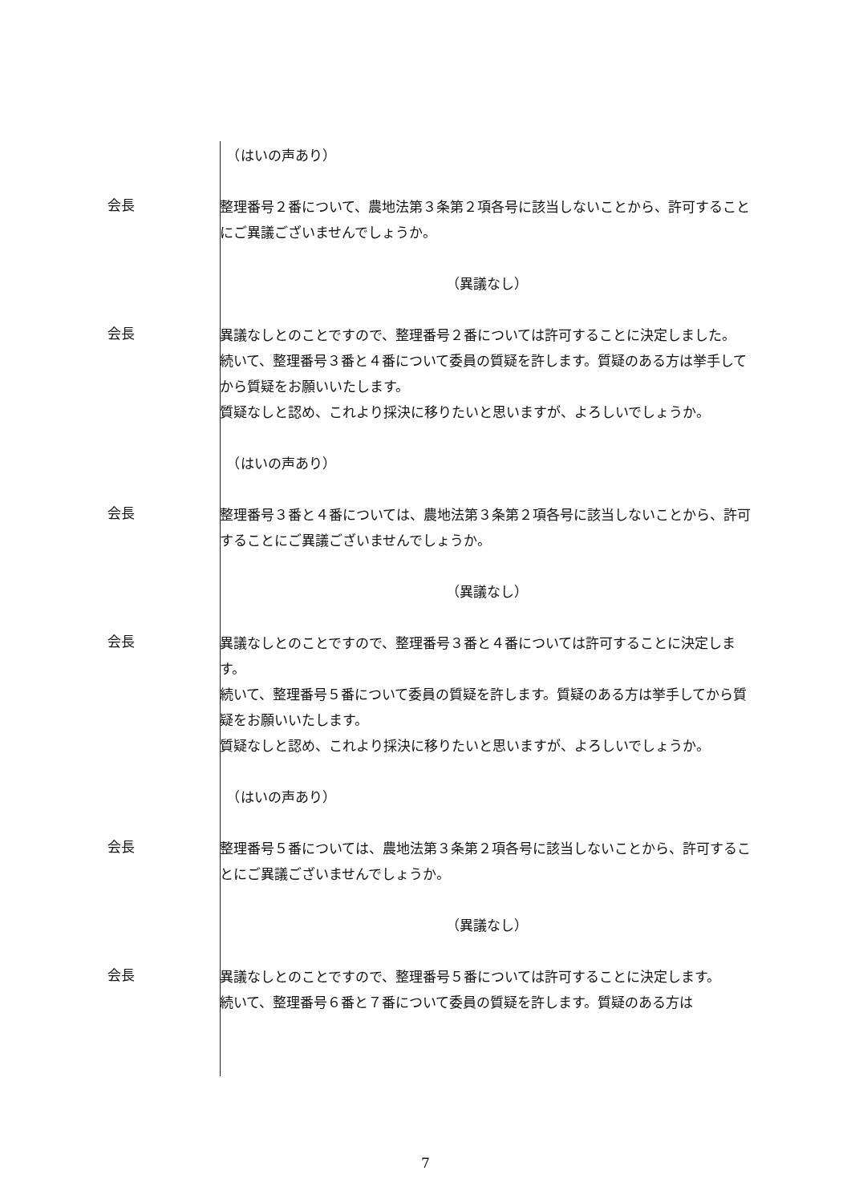（はいの声あり）
会長
整理番号２番について、農地法第３条第２項各号に該当しないことから、許可することにご異議ございませんでしょうか。
（異議なし）
会長
異議なしとのことですので、整理番号２番については許可することに決定しました。
続いて、整理番号３番と４番について委員の質疑を許します。質疑のある方は挙手してから質疑をお願いいたします。
質疑なしと認め、これより採決に移りたいと思いますが、よろしいでしょうか。
　（はいの声あり）
会長
整理番号３番と４番については、農地法第３条第２項各号に該当しないことから、許可することにご異議ございませんでしょうか。
（異議なし）
会長
異議なしとのことですので、整理番号３番と４番については許可することに決定します。
続いて、整理番号５番について委員の質疑を許します。質疑のある方は挙手してから質疑をお願いいたします。
質疑なしと認め、これより採決に移りたいと思いますが、よろしいでしょうか。
　（はいの声あり）
会長
整理番号５番については、農地法第３条第２項各号に該当しないことから、許可することにご異議ございませんでしょうか。
（異議なし）
会長
異議なしとのことですので、整理番号５番については許可することに決定します。
続いて、整理番号６番と７番について委員の質疑を許します。質疑のある方は
7